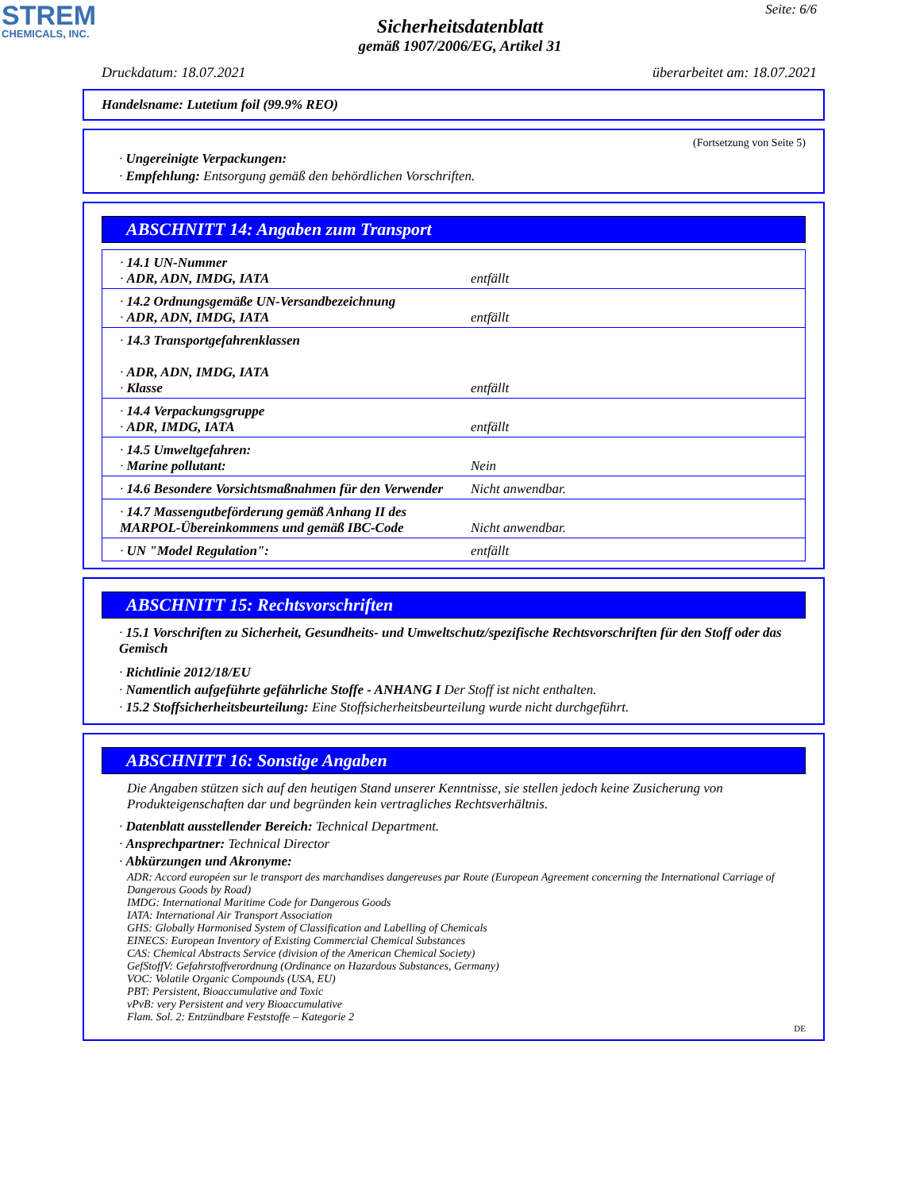STREM
CHEMICALS, INC.
Seite: 6/6
Sicherheitsdatenblatt
gemäß 1907/2006/EG, Artikel 31
Druckdatum: 18.07.2021 überarbeitet am: 18.07.2021
Handelsname: Lutetium foil (99.9% REO)
(Fortsetzung von Seite 5)
· Ungereinigte Verpackungen:
· Empfehlung: Entsorgung gemäß den behördlichen Vorschriften.
ABSCHNITT 14: Angaben zum Transport
| · 14.1 UN-Nummer · ADR, ADN, IMDG, IATA | entfällt |
| · 14.2 Ordnungsgemäße UN-Versandbezeichnung · ADR, ADN, IMDG, IATA | entfällt |
| · 14.3 Transportgefahrenklassen · ADR, ADN, IMDG, IATA · Klasse | entfällt |
| · 14.4 Verpackungsgruppe · ADR, IMDG, IATA | entfällt |
| · 14.5 Umweltgefahren: · Marine pollutant: | Nein |
| · 14.6 Besondere Vorsichtsmaßnahmen für den Verwender | Nicht anwendbar. |
| · 14.7 Massengutbeförderung gemäß Anhang II des MARPOL-Übereinkommens und gemäß IBC-Code | Nicht anwendbar. |
| · UN "Model Regulation": | entfällt |
ABSCHNITT 15: Rechtsvorschriften
· 15.1 Vorschriften zu Sicherheit, Gesundheits- und Umweltschutz/spezifische Rechtsvorschriften für den Stoff oder das Gemisch
· Richtlinie 2012/18/EU
· Namentlich aufgeführte gefährliche Stoffe - ANHANG I Der Stoff ist nicht enthalten.
· 15.2 Stoffsicherheitsbeurteilung: Eine Stoffsicherheitsbeurteilung wurde nicht durchgeführt.
ABSCHNITT 16: Sonstige Angaben
Die Angaben stützen sich auf den heutigen Stand unserer Kenntnisse, sie stellen jedoch keine Zusicherung von Produkteigenschaften dar und begründen kein vertragliches Rechtsverhältnis.
· Datenblatt ausstellender Bereich: Technical Department.
· Ansprechpartner: Technical Director
· Abkürzungen und Akronyme:
ADR: Accord européen sur le transport des marchandises dangereuses par Route (European Agreement concerning the International Carriage of Dangerous Goods by Road)
IMDG: International Maritime Code for Dangerous Goods
IATA: International Air Transport Association
GHS: Globally Harmonised System of Classification and Labelling of Chemicals
EINECS: European Inventory of Existing Commercial Chemical Substances
CAS: Chemical Abstracts Service (division of the American Chemical Society)
GefStoffV: Gefahrstoffverordnung (Ordinance on Hazardous Substances, Germany)
VOC: Volatile Organic Compounds (USA, EU)
PBT: Persistent, Bioaccumulative and Toxic
vPvB: very Persistent and very Bioaccumulative
Flam. Sol. 2: Entzündbare Feststoffe – Kategorie 2
DE